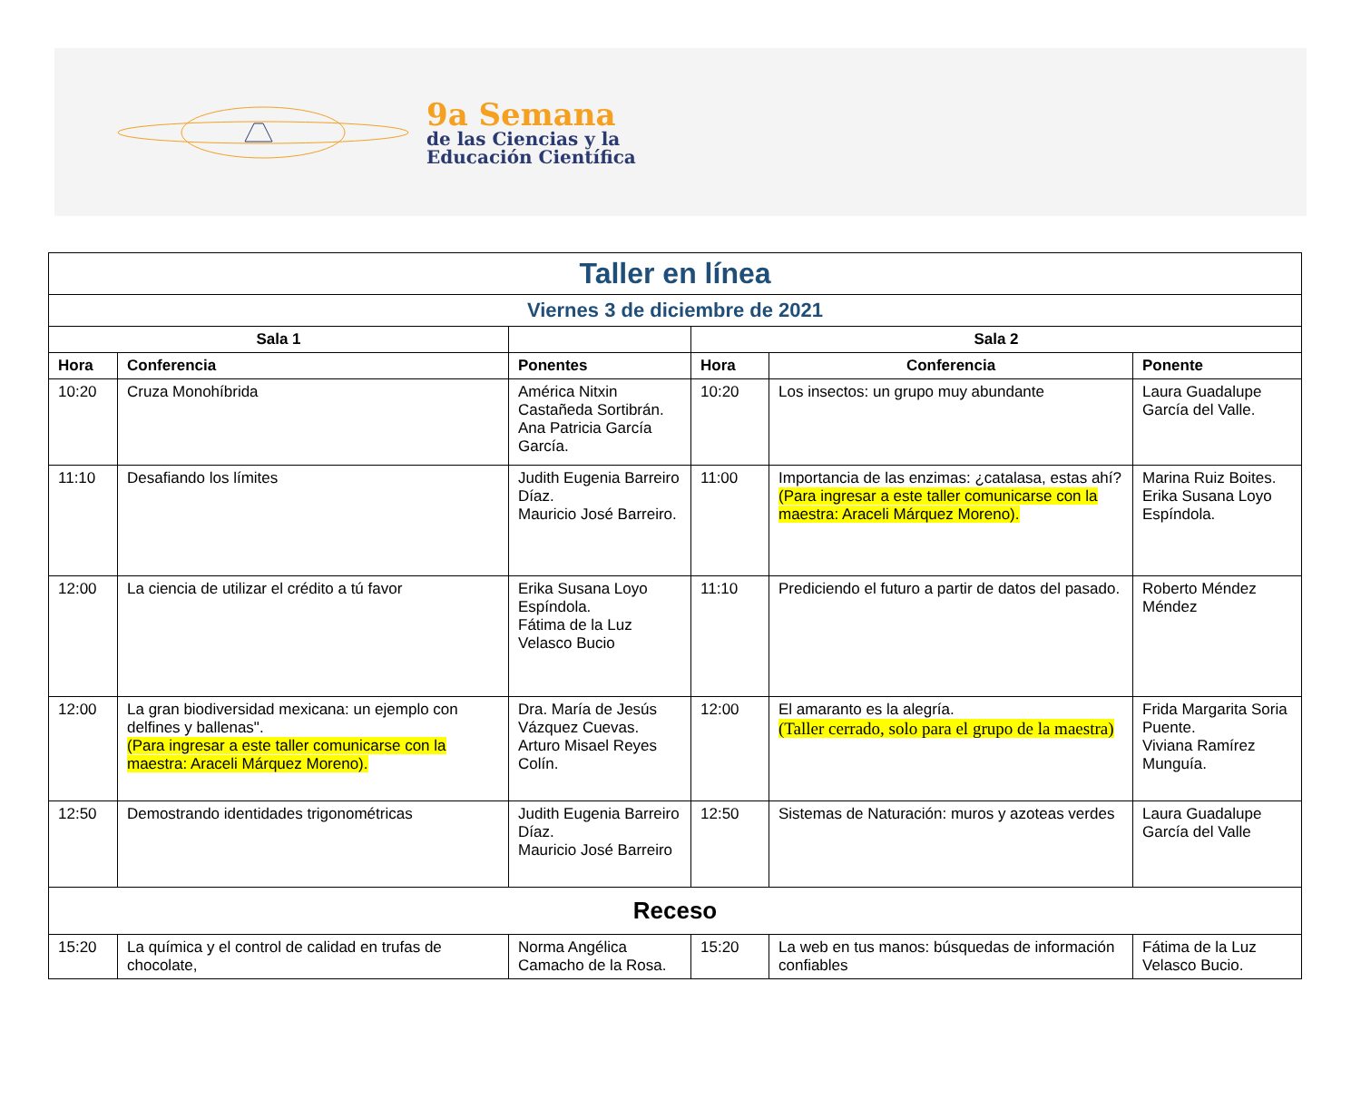9a Semana
de las Ciencias y la
Educación Científica
| Taller en línea | | | | | |
| Viernes 3 de diciembre de 2021 | | | | | |
| Sala 1 | | | Sala 2 | | |
| Hora | Conferencia | Ponentes | Hora | Conferencia | Ponente |
| 10:20 | Cruza Monohíbrida | América Nitxin Castañeda Sortibrán. Ana Patricia García García. | 10:20 | Los insectos: un grupo muy abundante | Laura Guadalupe García del Valle. |
| 11:10 | Desafiando los límites | Judith Eugenia Barreiro Díaz. Mauricio José Barreiro. | 11:00 | Importancia de las enzimas: ¿catalasa, estas ahí? (Para ingresar a este taller comunicarse con la maestra: Araceli Márquez Moreno). | Marina Ruiz Boites. Erika Susana Loyo Espíndola. |
| 12:00 | La ciencia de utilizar el crédito a tú favor | Erika Susana Loyo Espíndola. Fátima de la Luz Velasco Bucio | 11:10 | Prediciendo el futuro a partir de datos del pasado. | Roberto Méndez Méndez |
| 12:00 | La gran biodiversidad mexicana: un ejemplo con delfines y ballenas". (Para ingresar a este taller comunicarse con la maestra: Araceli Márquez Moreno). | Dra. María de Jesús Vázquez Cuevas. Arturo Misael Reyes Colín. | 12:00 | El amaranto es la alegría. (Taller cerrado, solo para el grupo de la maestra) | Frida Margarita Soria Puente. Viviana Ramírez Munguía. |
| 12:50 | Demostrando identidades trigonométricas | Judith Eugenia Barreiro Díaz. Mauricio José Barreiro | 12:50 | Sistemas de Naturación: muros y azoteas verdes | Laura Guadalupe García del Valle |
| Receso | | | | | |
| 15:20 | La química y el control de calidad en trufas de chocolate, | Norma Angélica Camacho de la Rosa. | 15:20 | La web en tus manos: búsquedas de información confiables | Fátima de la Luz Velasco Bucio. |